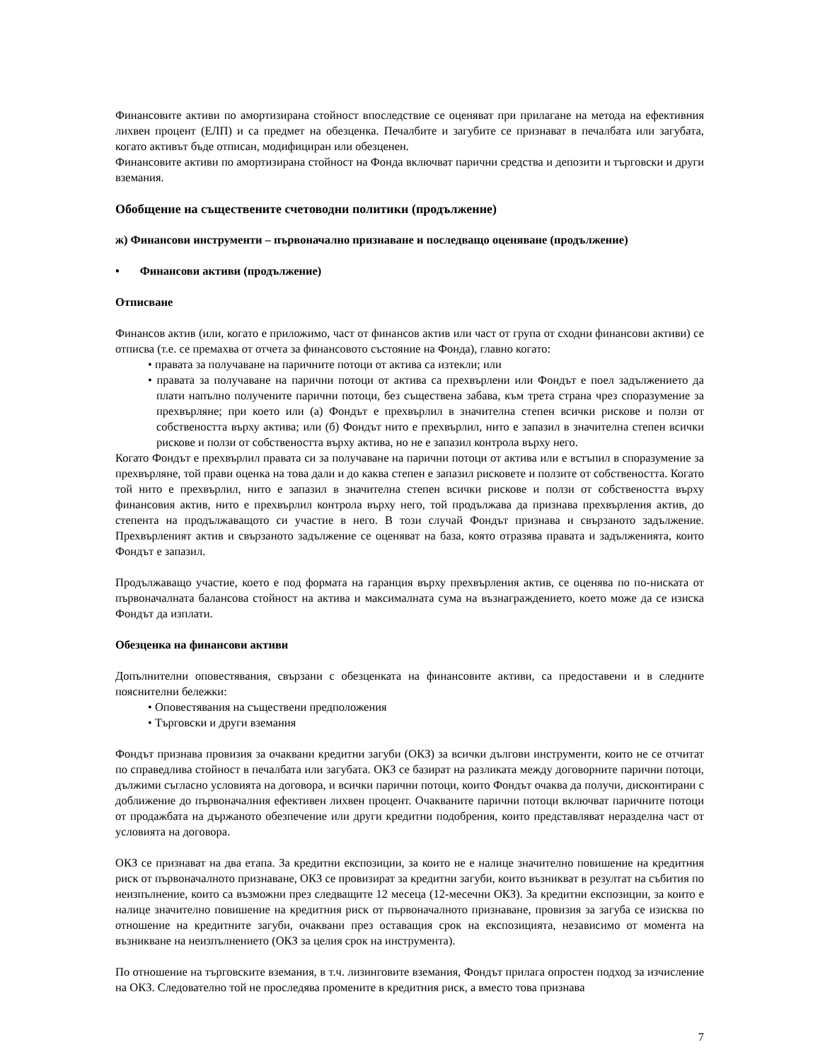Финансовите активи по амортизирана стойност впоследствие се оценяват при прилагане на метода на ефективния лихвен процент (ЕЛП) и са предмет на обезценка. Печалбите и загубите се признават в печалбата или загубата, когато активът бъде отписан, модифициран или обезценен.
Финансовите активи по амортизирана стойност на Фонда включват парични средства и депозити и търговски и други вземания.
Обобщение на съществените счетоводни политики (продължение)
ж) Финансови инструменти – първоначално признаване и последващо оценяване (продължение)
• Финансови активи (продължение)
Отписване
Финансов актив (или, когато е приложимо, част от финансов актив или част от група от сходни финансови активи) се отписва (т.е. се премахва от отчета за финансовото състояние на Фонда), главно когато:
• правата за получаване на паричните потоци от актива са изтекли; или
• правата за получаване на парични потоци от актива са прехвърлени или Фондът е поел задължението да плати напълно получените парични потоци, без съществена забава, към трета страна чрез споразумение за прехвърляне; при което или (а) Фондът е прехвърлил в значителна степен всички рискове и ползи от собствеността върху актива; или (б) Фондът нито е прехвърлил, нито е запазил в значителна степен всички рискове и ползи от собствеността върху актива, но не е запазил контрола върху него.
Когато Фондът е прехвърлил правата си за получаване на парични потоци от актива или е встъпил в споразумение за прехвърляне, той прави оценка на това дали и до каква степен е запазил рисковете и ползите от собствеността. Когато той нито е прехвърлил, нито е запазил в значителна степен всички рискове и ползи от собствеността върху финансовия актив, нито е прехвърлил контрола върху него, той продължава да признава прехвърления актив, до степента на продължаващото си участие в него. В този случай Фондът признава и свързаното задължение. Прехвърленият актив и свързаното задължение се оценяват на база, която отразява правата и задълженията, които Фондът е запазил.
Продължаващо участие, което е под формата на гаранция върху прехвърления актив, се оценява по по-ниската от първоначалната балансова стойност на актива и максималната сума на възнаграждението, което може да се изиска Фондът да изплати.
Обезценка на финансови активи
Допълнителни оповестявания, свързани с обезценката на финансовите активи, са предоставени и в следните пояснителни бележки:
• Оповестявания на съществени предположения
• Търговски и други вземания
Фондът признава провизия за очаквани кредитни загуби (ОКЗ) за всички дългови инструменти, които не се отчитат по справедлива стойност в печалбата или загубата. ОКЗ се базират на разликата между договорните парични потоци, дължими съгласно условията на договора, и всички парични потоци, които Фондът очаква да получи, дисконтирани с доближение до първоначалния ефективен лихвен процент. Очакваните парични потоци включват паричните потоци от продажбата на държаното обезпечение или други кредитни подобрения, които представляват неразделна част от условията на договора.
ОКЗ се признават на два етапа. За кредитни експозиции, за които не е налице значително повишение на кредитния риск от първоначалното признаване, ОКЗ се провизират за кредитни загуби, които възникват в резултат на събития по неизпълнение, които са възможни през следващите 12 месеца (12-месечни ОКЗ). За кредитни експозиции, за които е налице значително повишение на кредитния риск от първоначалното признаване, провизия за загуба се изисква по отношение на кредитните загуби, очаквани през оставащия срок на експозицията, независимо от момента на възникване на неизпълнението (ОКЗ за целия срок на инструмента).
По отношение на търговските вземания, в т.ч. лизинговите вземания, Фондът прилага опростен подход за изчисление на ОКЗ. Следователно той не проследява промените в кредитния риск, а вместо това признава
7